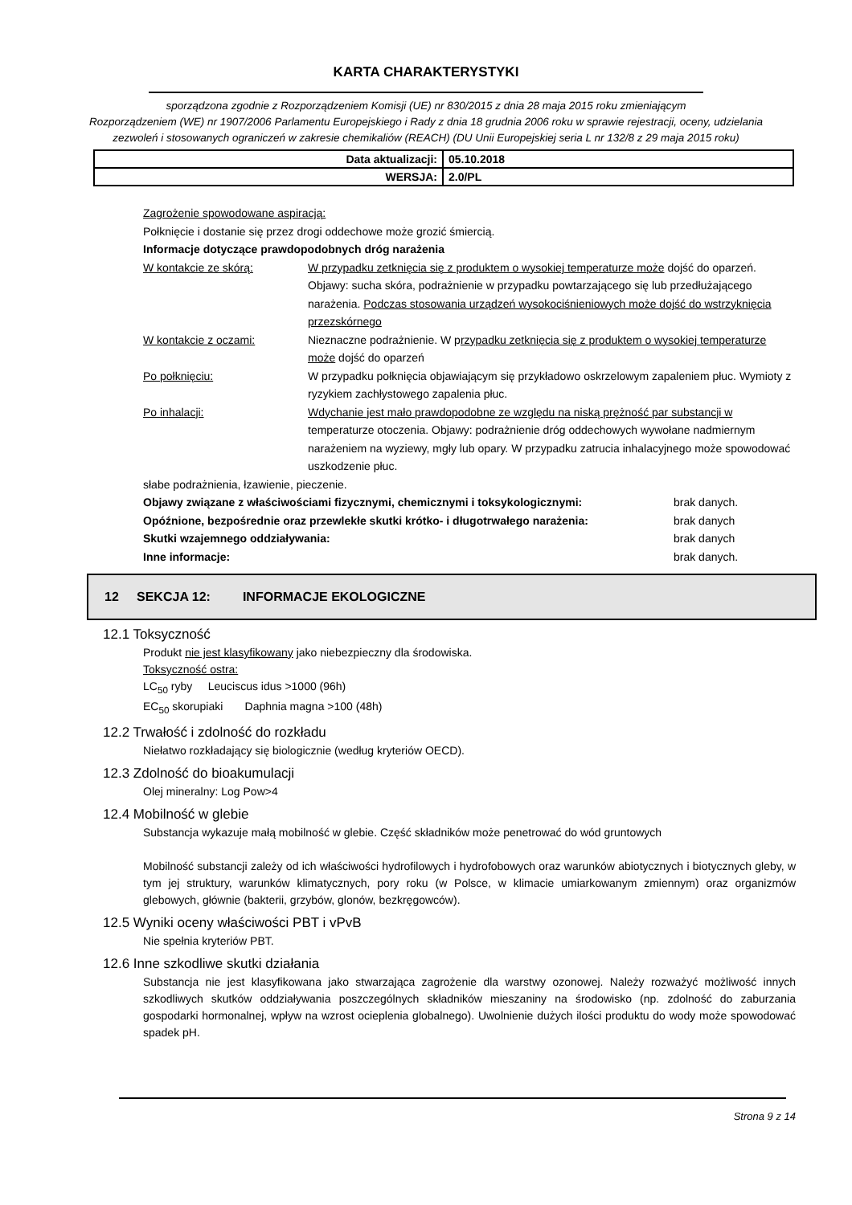KARTA CHARAKTERYSTYKI
sporządzona zgodnie z Rozporządzeniem Komisji (UE) nr 830/2015 z dnia 28 maja 2015 roku zmieniającym
Rozporządzeniem (WE) nr 1907/2006 Parlamentu Europejskiego i Rady z dnia 18 grudnia 2006 roku w sprawie rejestracji, oceny, udzielania zezwoleń i stosowanych ograniczeń w zakresie chemikaliów (REACH) (DU Unii Europejskiej seria L nr 132/8 z 29 maja 2015 roku)
| Data aktualizacji: | 05.10.2018 |
| WERSJA: | 2.0/PL |
Zagrożenie spowodowane aspiracją:
Połknięcie i dostanie się przez drogi oddechowe może grozić śmiercią.
Informacje dotyczące prawdopodobnych dróg narażenia
W kontakcie ze skórą: W przypadku zetknięcia się z produktem o wysokiej temperaturze może dojść do oparzeń. Objawy: sucha skóra, podrażnienie w przypadku powtarzającego się lub przedłużającego narażenia. Podczas stosowania urządzeń wysokociśnieniowych może dojść do wstrzyknięcia przezskórnego
W kontakcie z oczami: Nieznaczne podrażnienie. W przypadku zetknięcia się z produktem o wysokiej temperaturze może dojść do oparzeń
Po połknięciu: W przypadku połknięcia objawiającym się przykładowo oskrzelowym zapaleniem płuc. Wymioty z ryzykiem zachłystowego zapalenia płuc.
Po inhalacji: Wdychanie jest mało prawdopodobne ze względu na niską prężność par substancji w temperaturze otoczenia. Objawy: podrażnienie dróg oddechowych wywołane nadmiernym narażeniem na wyziewy, mgły lub opary. W przypadku zatrucia inhalacyjnego może spowodować uszkodzenie płuc.
słabe podrażnienia, łzawienie, pieczenie.
Objawy związane z właściwościami fizycznymi, chemicznymi i toksykologicznymi: brak danych.
Opóźnione, bezpośrednie oraz przewlekłe skutki krótko- i długotrwałego narażenia: brak danych
Skutki wzajemnego oddziaływania: brak danych
Inne informacje: brak danych.
12 SEKCJA 12: INFORMACJE EKOLOGICZNE
12.1 Toksyczność
Produkt nie jest klasyfikowany jako niebezpieczny dla środowiska.
Toksyczność ostra:
LC<sub>50</sub> ryby Leuciscus idus >1000 (96h)
EC<sub>50</sub> skorupiaki Daphnia magna >100 (48h)
12.2 Trwałość i zdolność do rozkładu
Niełatwo rozkładający się biologicznie (według kryteriów OECD).
12.3 Zdolność do bioakumulacji
Olej mineralny: Log Pow>4
12.4 Mobilność w glebie
Substancja wykazuje małą mobilność w glebie. Część składników może penetrować do wód gruntowych
Mobilność substancji zależy od ich właściwości hydrofilowych i hydrofobowych oraz warunków abiotycznych i biotycznych gleby, w tym jej struktury, warunków klimatycznych, pory roku (w Polsce, w klimacie umiarkowanym zmiennym) oraz organizmów glebowych, głównie (bakterii, grzybów, glonów, bezkręgowców).
12.5 Wyniki oceny właściwości PBT i vPvB
Nie spełnia kryteriów PBT.
12.6 Inne szkodliwe skutki działania
Substancja nie jest klasyfikowana jako stwarzająca zagrożenie dla warstwy ozonowej. Należy rozważyć możliwość innych szkodliwych skutków oddziaływania poszczególnych składników mieszaniny na środowisko (np. zdolność do zaburzania gospodarki hormonalnej, wpływ na wzrost ocieplenia globalnego). Uwolnienie dużych ilości produktu do wody może spowodować spadek pH.
Strona 9 z 14